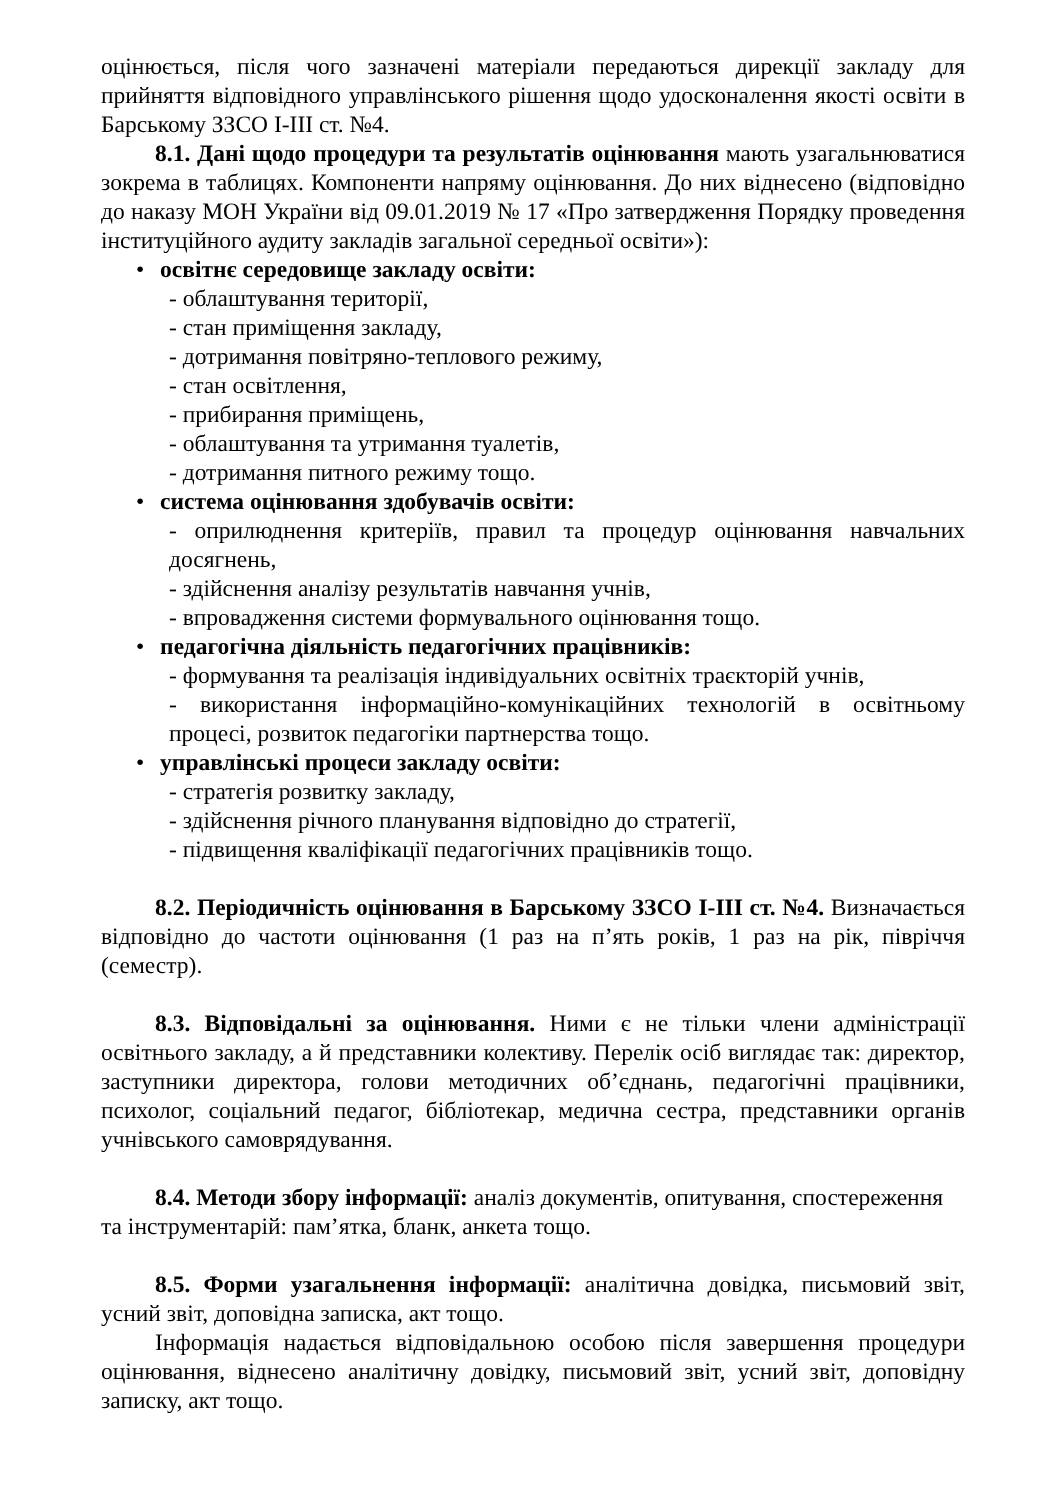оцінюється, після чого зазначені матеріали передаються дирекції закладу для прийняття відповідного управлінського рішення щодо удосконалення якості освіти в Барському ЗЗСО І-ІІІ ст. №4.
8.1. Дані щодо процедури та результатів оцінювання мають узагальнюватися зокрема в таблицях. Компоненти напряму оцінювання. До них віднесено (відповідно до наказу МОН України від 09.01.2019 № 17 «Про затвердження Порядку проведення інституційного аудиту закладів загальної середньої освіти»):
• освітнє середовище закладу освіти:
- облаштування території,
- стан приміщення закладу,
- дотримання повітряно-теплового режиму,
- стан освітлення,
- прибирання приміщень,
- облаштування та утримання туалетів,
- дотримання питного режиму тощо.
• система оцінювання здобувачів освіти:
- оприлюднення критеріїв, правил та процедур оцінювання навчальних досягнень,
- здійснення аналізу результатів навчання учнів,
- впровадження системи формувального оцінювання тощо.
• педагогічна діяльність педагогічних працівників:
- формування та реалізація індивідуальних освітніх траєкторій учнів,
- використання інформаційно-комунікаційних технологій в освітньому процесі, розвиток педагогіки партнерства тощо.
• управлінські процеси закладу освіти:
- стратегія розвитку закладу,
- здійснення річного планування відповідно до стратегії,
- підвищення кваліфікації педагогічних працівників тощо.
8.2. Періодичність оцінювання в Барському ЗЗСО І-ІІІ ст. №4. Визначається відповідно до частоти оцінювання (1 раз на п’ять років, 1 раз на рік, півріччя (семестр).
8.3. Відповідальні за оцінювання. Ними є не тільки члени адміністрації освітнього закладу, а й представники колективу. Перелік осіб виглядає так: директор, заступники директора, голови методичних об’єднань, педагогічні працівники, психолог, соціальний педагог, бібліотекар, медична сестра, представники органів учнівського самоврядування.
8.4. Методи збору інформації: аналіз документів, опитування, спостереження та інструментарій: пам’ятка, бланк, анкета тощо.
8.5. Форми узагальнення інформації: аналітична довідка, письмовий звіт, усний звіт, доповідна записка, акт тощо.
Інформація надається відповідальною особою після завершення процедури оцінювання, віднесено аналітичну довідку, письмовий звіт, усний звіт, доповідну записку, акт тощо.